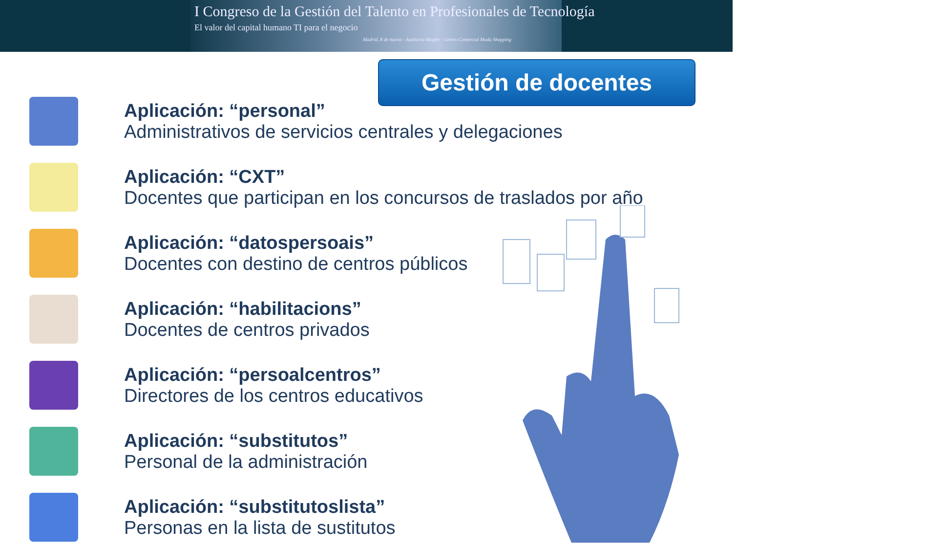I Congreso de la Gestión del Talento en Profesionales de Tecnología
El valor del capital humano TI para el negocio
Madrid, 8 de marzo - Auditorio Mapfre - Centro Comercial Moda Shopping
Gestión de docentes
Aplicación: “personal”
Administrativos de servicios centrales y delegaciones
Aplicación: “CXT”
Docentes que participan en los concursos de traslados por año
Aplicación: “datospersoais”
Docentes con destino de centros públicos
Aplicación: “habilitacions”
Docentes de centros privados
Aplicación: “persoalcentros”
Directores de los centros educativos
Aplicación: “substitutos”
Personal de la administración
Aplicación: “substitutoslista”
Personas en la lista de sustitutos